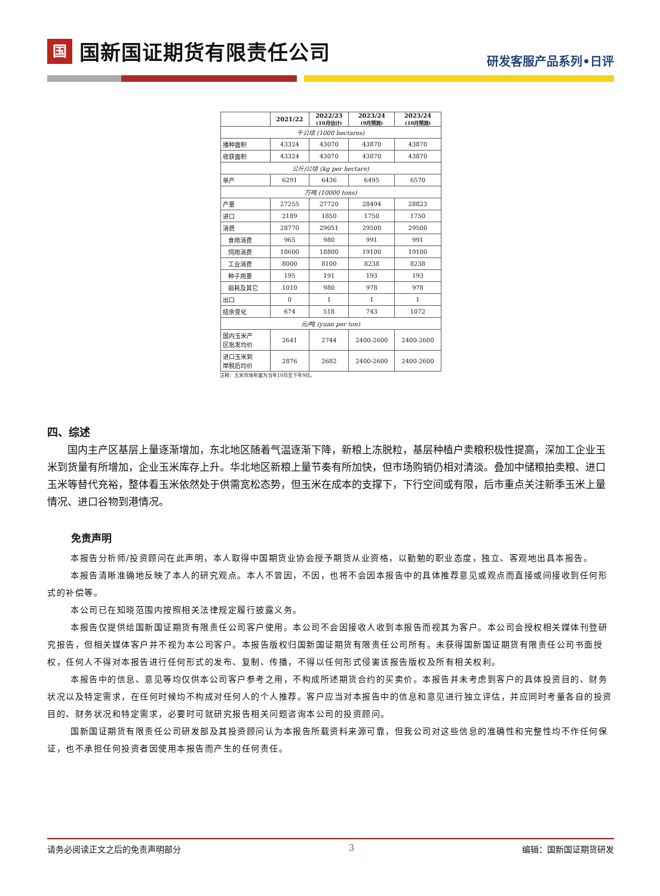国国新国证期货有限责任公司
研发客服产品系列•日评
| | 2021/22 | 2022/23 (10月估计) | 2023/24 (9月预测) | 2023/24 (10月预测) |
| --- | --- | --- | --- | --- |
| 千公顷 (1000 hectares) | | | | |
| 播种面积 | 43324 | 43070 | 43870 | 43870 |
| 收获面积 | 43324 | 43070 | 43870 | 43870 |
| 公斤/公顷 (kg per hectare) | | | | |
| 单产 | 6291 | 6436 | 6495 | 6570 |
| 万吨 (10000 tons) | | | | |
| 产量 | 27255 | 27720 | 28494 | 28823 |
| 进口 | 2189 | 1850 | 1750 | 1750 |
| 消费 | 28770 | 29051 | 29500 | 29500 |
| 食用消费 | 965 | 980 | 991 | 991 |
| 饲用消费 | 18600 | 18800 | 19100 | 19100 |
| 工业消费 | 8000 | 8100 | 8238 | 8238 |
| 种子用量 | 195 | 191 | 193 | 193 |
| 损耗及其它 | 1010 | 980 | 978 | 978 |
| 出口 | 0 | 1 | 1 | 1 |
| 结余变化 | 674 | 518 | 743 | 1072 |
| 元/吨 (yuan per ton) | | | | |
| 国内玉米产 区批发均价 | 2641 | 2744 | 2400-2600 | 2400-2600 |
| 进口玉米到 岸税后均价 | 2876 | 2682 | 2400-2600 | 2400-2600 |
注释：玉米市场年度为当年10月至下年9月。
四、综述
国内主产区基层上量逐渐增加，东北地区随着气温逐渐下降，新粮上冻脱粒，基层种植户卖粮积极性提高，深加工企业玉米到货量有所增加，企业玉米库存上升。华北地区新粮上量节奏有所加快，但市场购销仍相对清淡。叠加中储粮拍卖粮、进口玉米等替代充裕，整体看玉米依然处于供需宽松态势，但玉米在成本的支撑下，下行空间或有限，后市重点关注新季玉米上量情况、进口谷物到港情况。
免责声明
本报告分析师/投资顾问在此声明，本人取得中国期货业协会授予期货从业资格，以勤勉的职业态度，独立、客观地出具本报告。
本报告清晰准确地反映了本人的研究观点。本人不曾因，不因，也将不会因本报告中的具体推荐意见或观点而直接或间接收到任何形式的补偿等。
本公司已在知晓范围内按照相关法律规定履行披露义务。
本报告仅提供给国新国证期货有限责任公司客户使用。本公司不会因接收人收到本报告而视其为客户。本公司会授权相关媒体刊登研究报告，但相关媒体客户并不视为本公司客户。本报告版权归国新国证期货有限责任公司所有。未获得国新国证期货有限责任公司书面授权，任何人不得对本报告进行任何形式的发布、复制、传播，不得以任何形式侵害该报告版权及所有相关权利。
本报告中的信息、意见等均仅供本公司客户参考之用，不构成所述期货合约的买卖价。本报告并未考虑到客户的具体投资目的、财务状况以及特定需求，在任何时候均不构成对任何人的个人推荐。客户应当对本报告中的信息和意见进行独立评估，并应同时考量各自的投资目的、财务状况和特定需求，必要时可就研究报告相关问题咨询本公司的投资顾问。
国新国证期货有限责任公司研发部及其投资顾问认为本报告所载资料来源可靠，但我公司对这些信息的准确性和完整性均不作任何保证，也不承担任何投资者因使用本报告而产生的任何责任。
请务必阅读正文之后的免责声明部分 3 编辑：国新国证期货研发